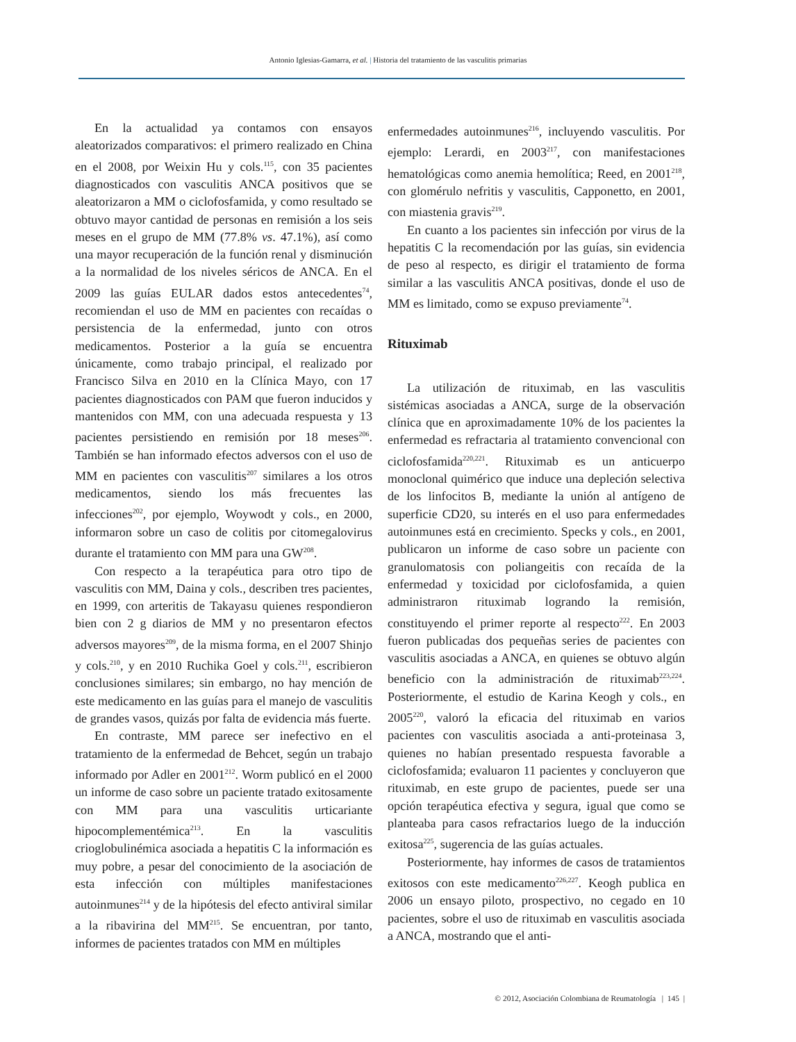Antonio Iglesias-Gamarra, et al. | Historia del tratamiento de las vasculitis primarias
En la actualidad ya contamos con ensayos aleatorizados comparativos: el primero realizado en China en el 2008, por Weixin Hu y cols.<sup>115</sup>, con 35 pacientes diagnosticados con vasculitis ANCA positivos que se aleatorizaron a MM o ciclofosfamida, y como resultado se obtuvo mayor cantidad de personas en remisión a los seis meses en el grupo de MM (77.8% vs. 47.1%), así como una mayor recuperación de la función renal y disminución a la normalidad de los niveles séricos de ANCA. En el 2009 las guías EULAR dados estos antecedentes<sup>74</sup>, recomiendan el uso de MM en pacientes con recaídas o persistencia de la enfermedad, junto con otros medicamentos. Posterior a la guía se encuentra únicamente, como trabajo principal, el realizado por Francisco Silva en 2010 en la Clínica Mayo, con 17 pacientes diagnosticados con PAM que fueron inducidos y mantenidos con MM, con una adecuada respuesta y 13 pacientes persistiendo en remisión por 18 meses<sup>206</sup>. También se han informado efectos adversos con el uso de MM en pacientes con vasculitis<sup>207</sup> similares a los otros medicamentos, siendo los más frecuentes las infecciones<sup>202</sup>, por ejemplo, Woywodt y cols., en 2000, informaron sobre un caso de colitis por citomegalovirus durante el tratamiento con MM para una GW<sup>208</sup>.
Con respecto a la terapéutica para otro tipo de vasculitis con MM, Daina y cols., describen tres pacientes, en 1999, con arteritis de Takayasu quienes respondieron bien con 2 g diarios de MM y no presentaron efectos adversos mayores<sup>209</sup>, de la misma forma, en el 2007 Shinjo y cols.<sup>210</sup>, y en 2010 Ruchika Goel y cols.<sup>211</sup>, escribieron conclusiones similares; sin embargo, no hay mención de este medicamento en las guías para el manejo de vasculitis de grandes vasos, quizás por falta de evidencia más fuerte.
En contraste, MM parece ser inefectivo en el tratamiento de la enfermedad de Behcet, según un trabajo informado por Adler en 2001<sup>212</sup>. Worm publicó en el 2000 un informe de caso sobre un paciente tratado exitosamente con MM para una vasculitis urticariante hipocomplementémica<sup>213</sup>. En la vasculitis crioglobulinémica asociada a hepatitis C la información es muy pobre, a pesar del conocimiento de la asociación de esta infección con múltiples manifestaciones autoinmunes<sup>214</sup> y de la hipótesis del efecto antiviral similar a la ribavirina del MM<sup>215</sup>. Se encuentran, por tanto, informes de pacientes tratados con MM en múltiples
enfermedades autoinmunes<sup>216</sup>, incluyendo vasculitis. Por ejemplo: Lerardi, en 2003<sup>217</sup>, con manifestaciones hematológicas como anemia hemolítica; Reed, en 2001<sup>218</sup>, con glomérulo nefritis y vasculitis, Capponetto, en 2001, con miastenia gravis<sup>219</sup>.
En cuanto a los pacientes sin infección por virus de la hepatitis C la recomendación por las guías, sin evidencia de peso al respecto, es dirigir el tratamiento de forma similar a las vasculitis ANCA positivas, donde el uso de MM es limitado, como se expuso previamente<sup>74</sup>.
Rituximab
La utilización de rituximab, en las vasculitis sistémicas asociadas a ANCA, surge de la observación clínica que en aproximadamente 10% de los pacientes la enfermedad es refractaria al tratamiento convencional con ciclofosfamida<sup>220,221</sup>. Rituximab es un anticuerpo monoclonal quimérico que induce una depleción selectiva de los linfocitos B, mediante la unión al antígeno de superficie CD20, su interés en el uso para enfermedades autoinmunes está en crecimiento. Specks y cols., en 2001, publicaron un informe de caso sobre un paciente con granulomatosis con poliangeitis con recaída de la enfermedad y toxicidad por ciclofosfamida, a quien administraron rituximab logrando la remisión, constituyendo el primer reporte al respecto<sup>222</sup>. En 2003 fueron publicadas dos pequeñas series de pacientes con vasculitis asociadas a ANCA, en quienes se obtuvo algún beneficio con la administración de rituximab<sup>223,224</sup>. Posteriormente, el estudio de Karina Keogh y cols., en 2005<sup>220</sup>, valoró la eficacia del rituximab en varios pacientes con vasculitis asociada a anti-proteinasa 3, quienes no habían presentado respuesta favorable a ciclofosfamida; evaluaron 11 pacientes y concluyeron que rituximab, en este grupo de pacientes, puede ser una opción terapéutica efectiva y segura, igual que como se planteaba para casos refractarios luego de la inducción exitosa<sup>225</sup>, sugerencia de las guías actuales.
Posteriormente, hay informes de casos de tratamientos exitosos con este medicamento<sup>226,227</sup>. Keogh publica en 2006 un ensayo piloto, prospectivo, no cegado en 10 pacientes, sobre el uso de rituximab en vasculitis asociada a ANCA, mostrando que el anti-
© 2012, Asociación Colombiana de Reumatología | 145 |